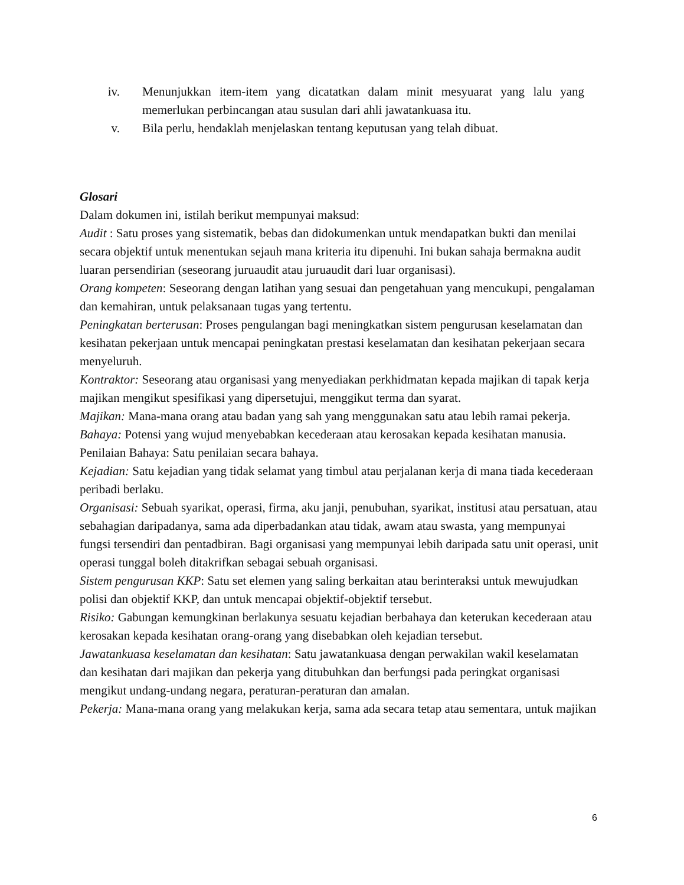iv. Menunjukkan item-item yang dicatatkan dalam minit mesyuarat yang lalu yang memerlukan perbincangan atau susulan dari ahli jawatankuasa itu.
v. Bila perlu, hendaklah menjelaskan tentang keputusan yang telah dibuat.
Glosari
Dalam dokumen ini, istilah berikut mempunyai maksud:
Audit : Satu proses yang sistematik, bebas dan didokumenkan untuk mendapatkan bukti dan menilai secara objektif untuk menentukan sejauh mana kriteria itu dipenuhi. Ini bukan sahaja bermakna audit luaran persendirian (seseorang juruaudit atau juruaudit dari luar organisasi).
Orang kompeten: Seseorang dengan latihan yang sesuai dan pengetahuan yang mencukupi, pengalaman dan kemahiran, untuk pelaksanaan tugas yang tertentu.
Peningkatan berterusan: Proses pengulangan bagi meningkatkan sistem pengurusan keselamatan dan kesihatan pekerjaan untuk mencapai peningkatan prestasi keselamatan dan kesihatan pekerjaan secara menyeluruh.
Kontraktor: Seseorang atau organisasi yang menyediakan perkhidmatan kepada majikan di tapak kerja majikan mengikut spesifikasi yang dipersetujui, menggikut terma dan syarat.
Majikan: Mana-mana orang atau badan yang sah yang menggunakan satu atau lebih ramai pekerja.
Bahaya: Potensi yang wujud menyebabkan kecederaan atau kerosakan kepada kesihatan manusia. Penilaian Bahaya: Satu penilaian secara bahaya.
Kejadian: Satu kejadian yang tidak selamat yang timbul atau perjalanan kerja di mana tiada kecederaan peribadi berlaku.
Organisasi: Sebuah syarikat, operasi, firma, aku janji, penubuhan, syarikat, institusi atau persatuan, atau sebahagian daripadanya, sama ada diperbadankan atau tidak, awam atau swasta, yang mempunyai fungsi tersendiri dan pentadbiran. Bagi organisasi yang mempunyai lebih daripada satu unit operasi, unit operasi tunggal boleh ditakrifkan sebagai sebuah organisasi.
Sistem pengurusan KKP: Satu set elemen yang saling berkaitan atau berinteraksi untuk mewujudkan polisi dan objektif KKP, dan untuk mencapai objektif-objektif tersebut.
Risiko: Gabungan kemungkinan berlakunya sesuatu kejadian berbahaya dan keterukan kecederaan atau kerosakan kepada kesihatan orang-orang yang disebabkan oleh kejadian tersebut.
Jawatankuasa keselamatan dan kesihatan: Satu jawatankuasa dengan perwakilan wakil keselamatan dan kesihatan dari majikan dan pekerja yang ditubuhkan dan berfungsi pada peringkat organisasi mengikut undang-undang negara, peraturan-peraturan dan amalan.
Pekerja: Mana-mana orang yang melakukan kerja, sama ada secara tetap atau sementara, untuk majikan
6